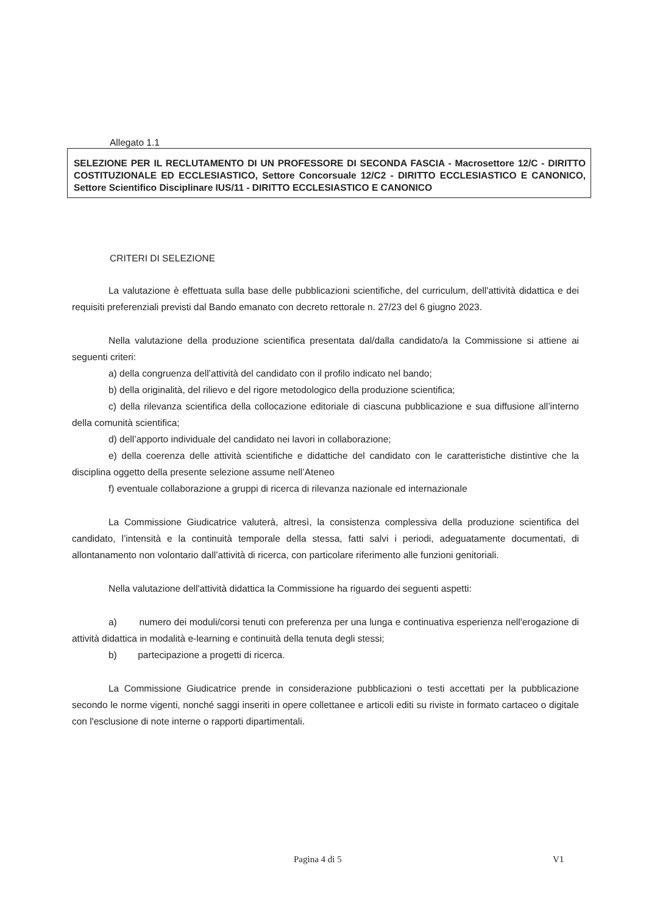Allegato 1.1
SELEZIONE PER IL RECLUTAMENTO DI UN PROFESSORE DI SECONDA FASCIA - Macrosettore 12/C - DIRITTO COSTITUZIONALE ED ECCLESIASTICO, Settore Concorsuale 12/C2 - DIRITTO ECCLESIASTICO E CANONICO, Settore Scientifico Disciplinare IUS/11 - DIRITTO ECCLESIASTICO E CANONICO
CRITERI DI SELEZIONE
La valutazione è effettuata sulla base delle pubblicazioni scientifiche, del curriculum, dell'attività didattica e dei requisiti preferenziali previsti dal Bando emanato con decreto rettorale n. 27/23 del 6 giugno 2023.
Nella valutazione della produzione scientifica presentata dal/dalla candidato/a la Commissione si attiene ai seguenti criteri:
a) della congruenza dell’attività del candidato con il profilo indicato nel bando;
b) della originalità, del rilievo e del rigore metodologico della produzione scientifica;
c) della rilevanza scientifica della collocazione editoriale di ciascuna pubblicazione e sua diffusione all’interno della comunità scientifica;
d) dell’apporto individuale del candidato nei lavori in collaborazione;
e) della coerenza delle attività scientifiche e didattiche del candidato con le caratteristiche distintive che la disciplina oggetto della presente selezione assume nell’Ateneo
f) eventuale collaborazione a gruppi di ricerca di rilevanza nazionale ed internazionale
La Commissione Giudicatrice valuterà, altresì, la consistenza complessiva della produzione scientifica del candidato, l’intensità e la continuità temporale della stessa, fatti salvi i periodi, adeguatamente documentati, di allontanamento non volontario dall’attività di ricerca, con particolare riferimento alle funzioni genitoriali.
Nella valutazione dell'attività didattica la Commissione ha riguardo dei seguenti aspetti:
a) numero dei moduli/corsi tenuti con preferenza per una lunga e continuativa esperienza nell'erogazione di attività didattica in modalità e-learning e continuità della tenuta degli stessi;
b) partecipazione a progetti di ricerca.
La Commissione Giudicatrice prende in considerazione pubblicazioni o testi accettati per la pubblicazione secondo le norme vigenti, nonché saggi inseriti in opere collettanee e articoli editi su riviste in formato cartaceo o digitale con l'esclusione di note interne o rapporti dipartimentali.
Pagina 4 di 5 V1